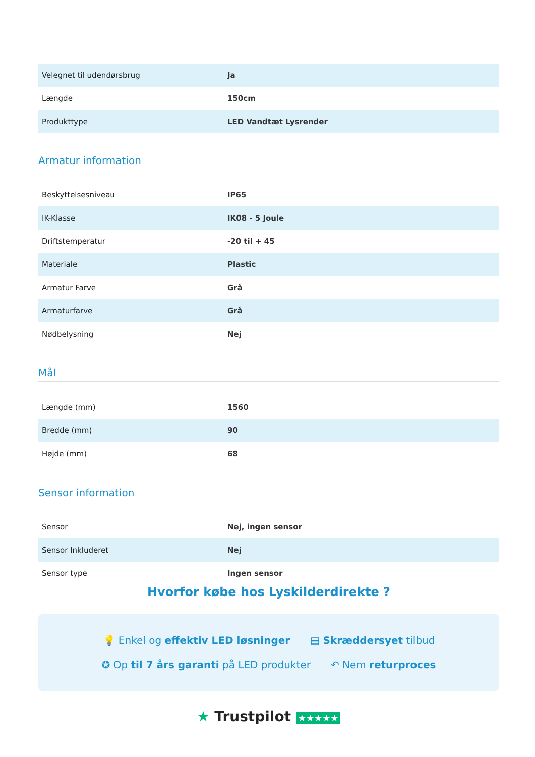| Velegnet til udendørsbrug | Ja |
| Længde | 150cm |
| Produkttype | LED Vandtæt Lysrender |
Armatur information
| Beskyttelsesniveau | IP65 |
| IK-Klasse | IK08 - 5 Joule |
| Driftstemperatur | -20 til + 45 |
| Materiale | Plastic |
| Armatur Farve | Grå |
| Armaturfarve | Grå |
| Nødbelysning | Nej |
Mål
| Længde (mm) | 1560 |
| Bredde (mm) | 90 |
| Højde (mm) | 68 |
Sensor information
| Sensor | Nej, ingen sensor |
| Sensor Inkluderet | Nej |
| Sensor type | Ingen sensor |
Hvorfor købe hos Lyskilderdirekte ?
💡 Enkel og effektiv LED løsninger ▤ Skræddersyet tilbud
✪ Op til 7 års garanti på LED produkter ↶ Nem returproces
★ Trustpilot ★★★★★